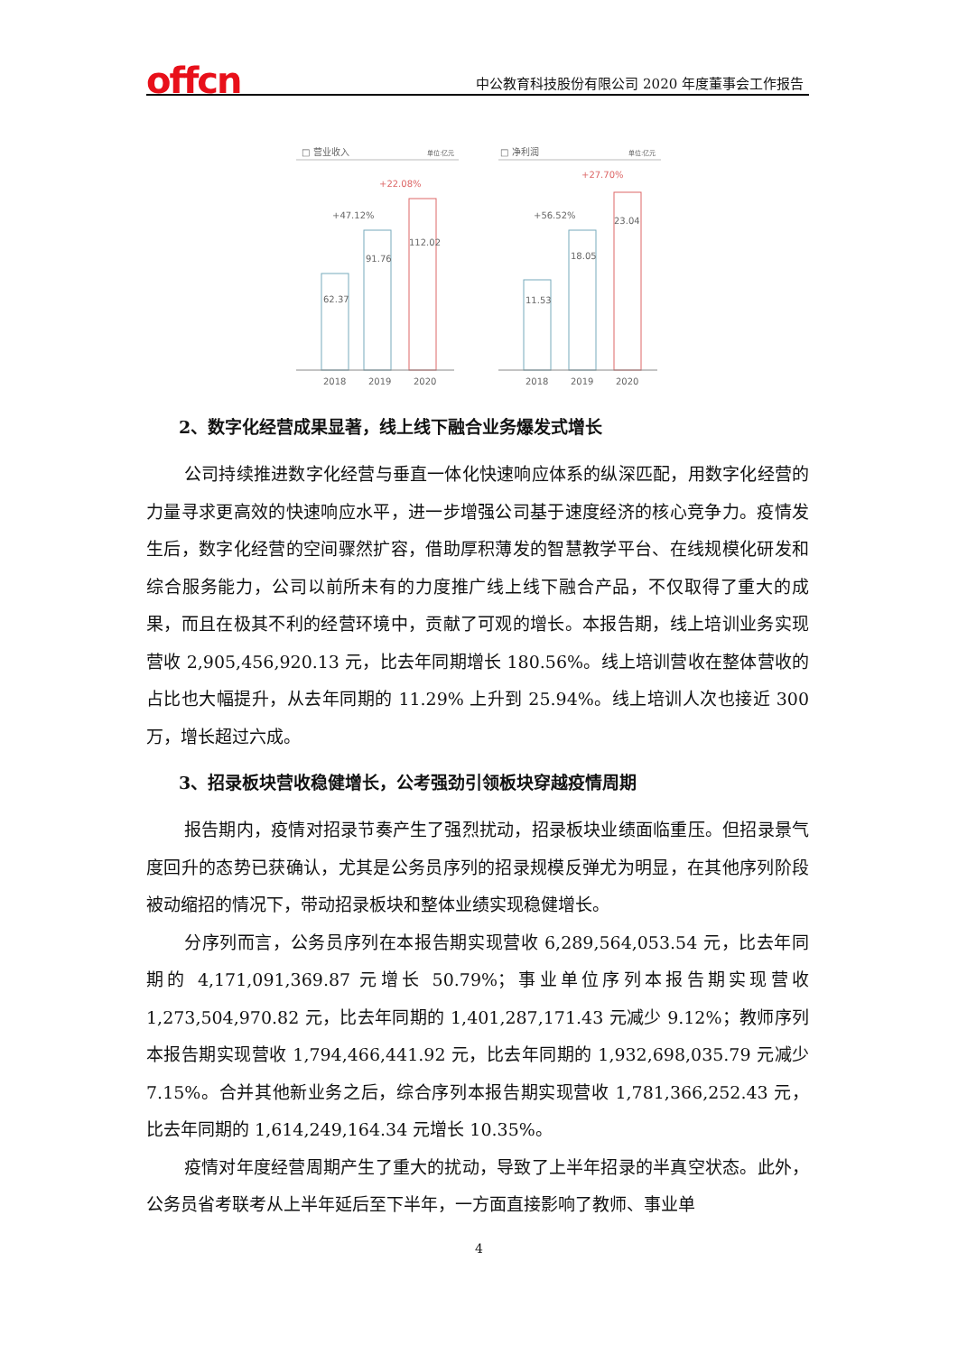offcn
中公教育科技股份有限公司 2020 年度董事会工作报告
□ 营业收入
单位:亿元
62.37
91.76
112.02
+47.12%
+22.08%
2018
2019
2020
□ 净利润
单位:亿元
11.53
18.05
23.04
+56.52%
+27.70%
2018
2019
2020
2、数字化经营成果显著，线上线下融合业务爆发式增长
公司持续推进数字化经营与垂直一体化快速响应体系的纵深匹配，用数字化经营的力量寻求更高效的快速响应水平，进一步增强公司基于速度经济的核心竞争力。疫情发生后，数字化经营的空间骤然扩容，借助厚积薄发的智慧教学平台、在线规模化研发和综合服务能力，公司以前所未有的力度推广线上线下融合产品，不仅取得了重大的成果，而且在极其不利的经营环境中，贡献了可观的增长。本报告期，线上培训业务实现营收 2,905,456,920.13 元，比去年同期增长 180.56%。线上培训营收在整体营收的占比也大幅提升，从去年同期的 11.29% 上升到 25.94%。线上培训人次也接近 300 万，增长超过六成。
3、招录板块营收稳健增长，公考强劲引领板块穿越疫情周期
报告期内，疫情对招录节奏产生了强烈扰动，招录板块业绩面临重压。但招录景气度回升的态势已获确认，尤其是公务员序列的招录规模反弹尤为明显，在其他序列阶段被动缩招的情况下，带动招录板块和整体业绩实现稳健增长。
分序列而言，公务员序列在本报告期实现营收 6,289,564,053.54 元，比去年同期的 4,171,091,369.87 元增长 50.79%；事业单位序列本报告期实现营收 1,273,504,970.82 元，比去年同期的 1,401,287,171.43 元减少 9.12%；教师序列本报告期实现营收 1,794,466,441.92 元，比去年同期的 1,932,698,035.79 元减少 7.15%。合并其他新业务之后，综合序列本报告期实现营收 1,781,366,252.43 元，比去年同期的 1,614,249,164.34 元增长 10.35%。
疫情对年度经营周期产生了重大的扰动，导致了上半年招录的半真空状态。此外，公务员省考联考从上半年延后至下半年，一方面直接影响了教师、事业单
4